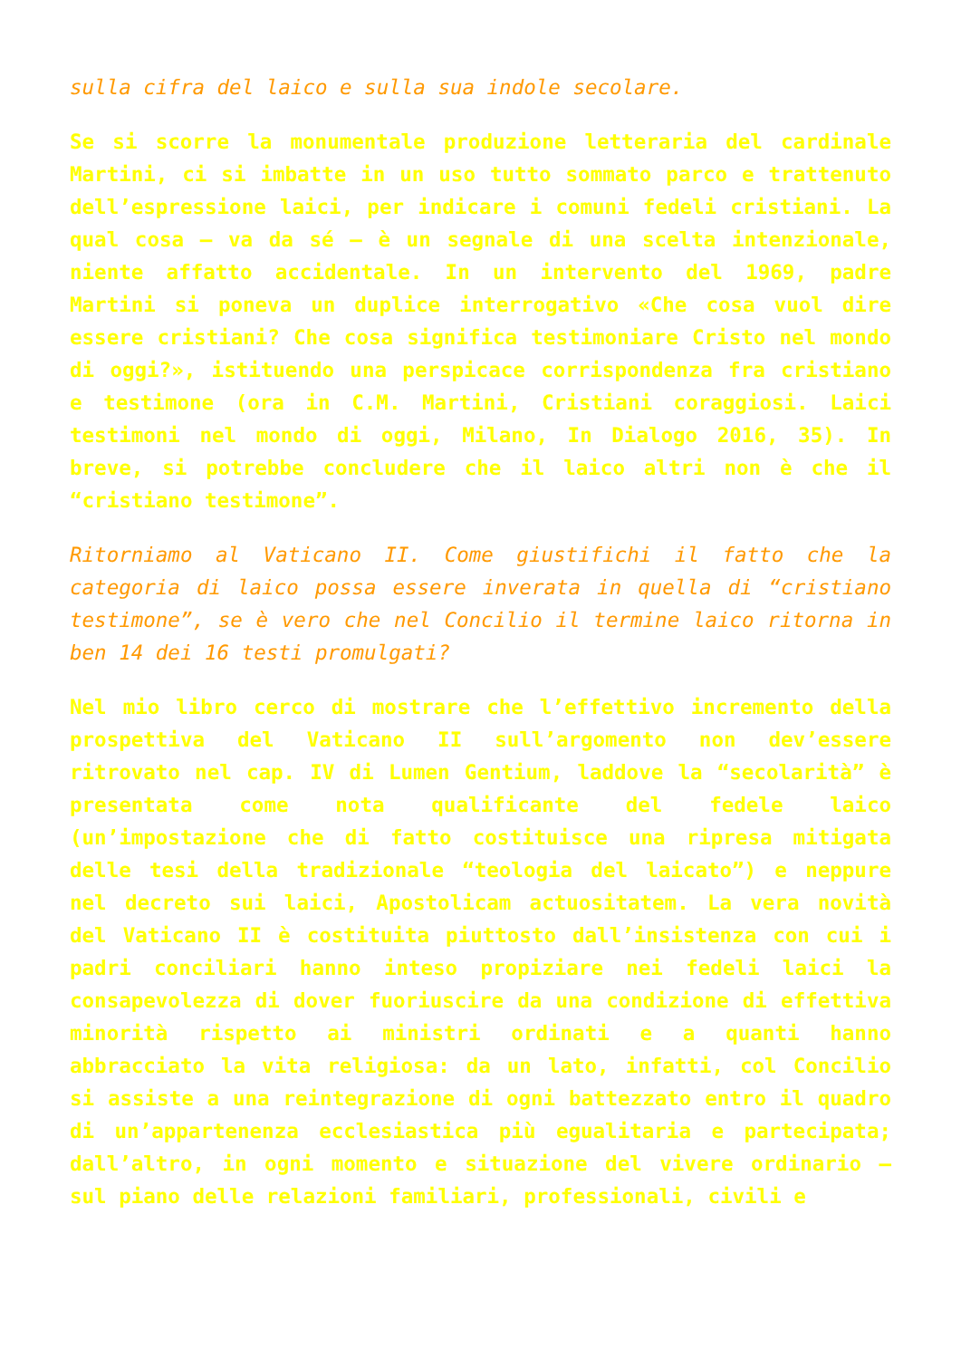sulla cifra del laico e sulla sua indole secolare.
Se si scorre la monumentale produzione letteraria del cardinale Martini, ci si imbatte in un uso tutto sommato parco e trattenuto dell’espressione laici, per indicare i comuni fedeli cristiani. La qual cosa – va da sé – è un segnale di una scelta intenzionale, niente affatto accidentale. In un intervento del 1969, padre Martini si poneva un duplice interrogativo «Che cosa vuol dire essere cristiani? Che cosa significa testimoniare Cristo nel mondo di oggi?», istituendo una perspicace corrispondenza fra cristiano e testimone (ora in C.M. Martini, Cristiani coraggiosi. Laici testimoni nel mondo di oggi, Milano, In Dialogo 2016, 35). In breve, si potrebbe concludere che il laico altri non è che il “cristiano testimone”.
Ritorniamo al Vaticano II. Come giustifichi il fatto che la categoria di laico possa essere inverata in quella di “cristiano testimone”, se è vero che nel Concilio il termine laico ritorna in ben 14 dei 16 testi promulgati?
Nel mio libro cerco di mostrare che l’effettivo incremento della prospettiva del Vaticano II sull’argomento non dev’essere ritrovato nel cap. IV di Lumen Gentium, laddove la “secolarità” è presentata come nota qualificante del fedele laico (un’impostazione che di fatto costituisce una ripresa mitigata delle tesi della tradizionale “teologia del laicato”) e neppure nel decreto sui laici, Apostolicam actuositatem. La vera novità del Vaticano II è costituita piuttosto dall’insistenza con cui i padri conciliari hanno inteso propiziare nei fedeli laici la consapevolezza di dover fuoriuscire da una condizione di effettiva minorità rispetto ai ministri ordinati e a quanti hanno abbracciato la vita religiosa: da un lato, infatti, col Concilio si assiste a una reintegrazione di ogni battezzato entro il quadro di un’appartenenza ecclesiastica più egualitaria e partecipata; dall’altro, in ogni momento e situazione del vivere ordinario – sul piano delle relazioni familiari, professionali, civili e